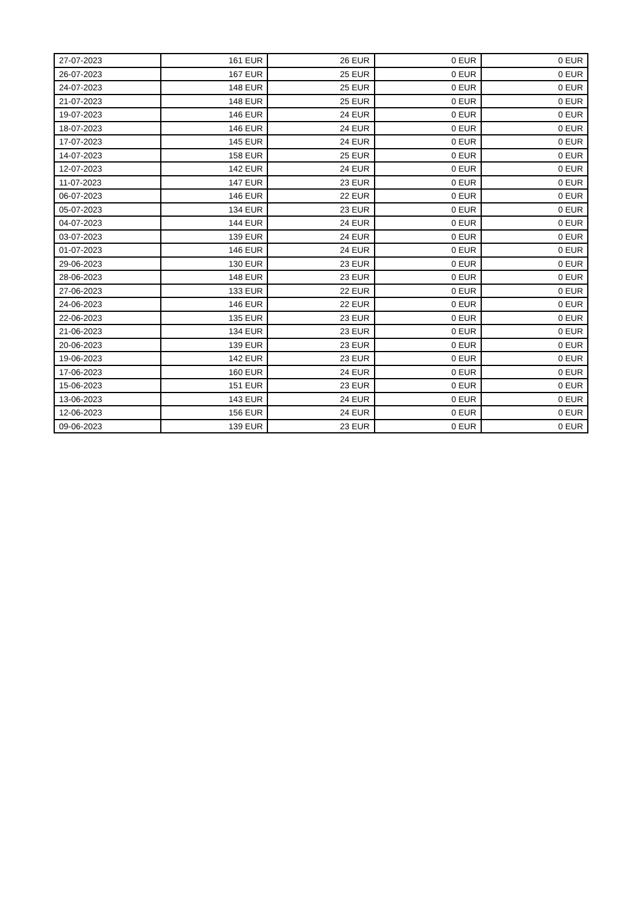| 27-07-2023 | 161 EUR | 26 EUR | 0 EUR | 0 EUR |
| 26-07-2023 | 167 EUR | 25 EUR | 0 EUR | 0 EUR |
| 24-07-2023 | 148 EUR | 25 EUR | 0 EUR | 0 EUR |
| 21-07-2023 | 148 EUR | 25 EUR | 0 EUR | 0 EUR |
| 19-07-2023 | 146 EUR | 24 EUR | 0 EUR | 0 EUR |
| 18-07-2023 | 146 EUR | 24 EUR | 0 EUR | 0 EUR |
| 17-07-2023 | 145 EUR | 24 EUR | 0 EUR | 0 EUR |
| 14-07-2023 | 158 EUR | 25 EUR | 0 EUR | 0 EUR |
| 12-07-2023 | 142 EUR | 24 EUR | 0 EUR | 0 EUR |
| 11-07-2023 | 147 EUR | 23 EUR | 0 EUR | 0 EUR |
| 06-07-2023 | 146 EUR | 22 EUR | 0 EUR | 0 EUR |
| 05-07-2023 | 134 EUR | 23 EUR | 0 EUR | 0 EUR |
| 04-07-2023 | 144 EUR | 24 EUR | 0 EUR | 0 EUR |
| 03-07-2023 | 139 EUR | 24 EUR | 0 EUR | 0 EUR |
| 01-07-2023 | 146 EUR | 24 EUR | 0 EUR | 0 EUR |
| 29-06-2023 | 130 EUR | 23 EUR | 0 EUR | 0 EUR |
| 28-06-2023 | 148 EUR | 23 EUR | 0 EUR | 0 EUR |
| 27-06-2023 | 133 EUR | 22 EUR | 0 EUR | 0 EUR |
| 24-06-2023 | 146 EUR | 22 EUR | 0 EUR | 0 EUR |
| 22-06-2023 | 135 EUR | 23 EUR | 0 EUR | 0 EUR |
| 21-06-2023 | 134 EUR | 23 EUR | 0 EUR | 0 EUR |
| 20-06-2023 | 139 EUR | 23 EUR | 0 EUR | 0 EUR |
| 19-06-2023 | 142 EUR | 23 EUR | 0 EUR | 0 EUR |
| 17-06-2023 | 160 EUR | 24 EUR | 0 EUR | 0 EUR |
| 15-06-2023 | 151 EUR | 23 EUR | 0 EUR | 0 EUR |
| 13-06-2023 | 143 EUR | 24 EUR | 0 EUR | 0 EUR |
| 12-06-2023 | 156 EUR | 24 EUR | 0 EUR | 0 EUR |
| 09-06-2023 | 139 EUR | 23 EUR | 0 EUR | 0 EUR |